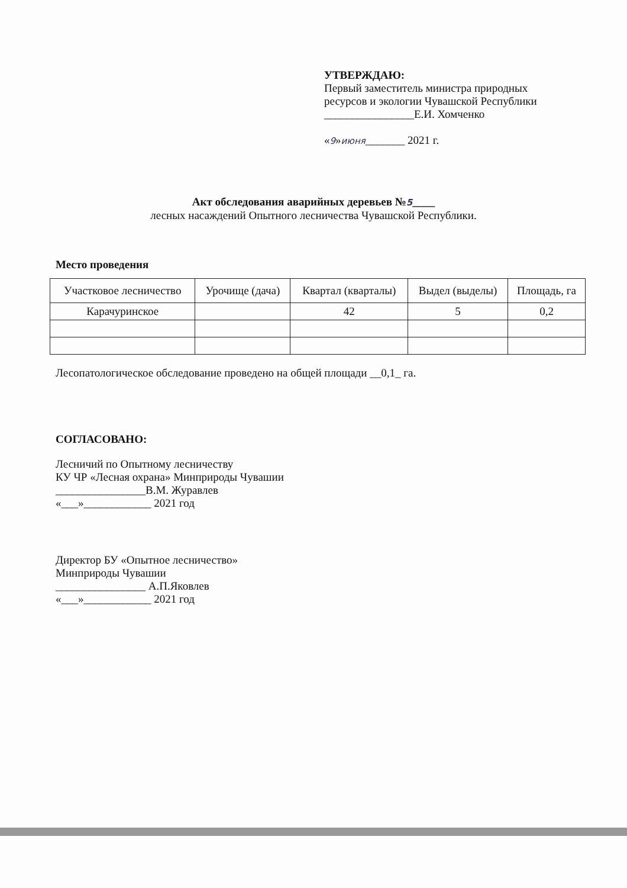УТВЕРЖДАЮ:
Первый заместитель министра природных
ресурсов и экологии Чувашской Республики
________________Е.И. Хомченко
«9»июня_______ 2021 г.
Акт обследования аварийных деревьев №5____
лесных насаждений Опытного лесничества Чувашской Республики.
Место проведения
| Участковое лесничество | Урочище (дача) | Квартал (кварталы) | Выдел (выделы) | Площадь, га |
| --- | --- | --- | --- | --- |
| Карачуринское | | 42 | 5 | 0,2 |
Лесопатологическое обследование проведено на общей площади __0,1_ га.
СОГЛАСОВАНО:
Лесничий по Опытному лесничеству
КУ ЧР «Лесная охрана» Минприроды Чувашии
________________В.М. Журавлев
«___»____________ 2021 год
Директор БУ «Опытное лесничество»
Минприроды Чувашии
________________ А.П.Яковлев
«___»____________ 2021 год